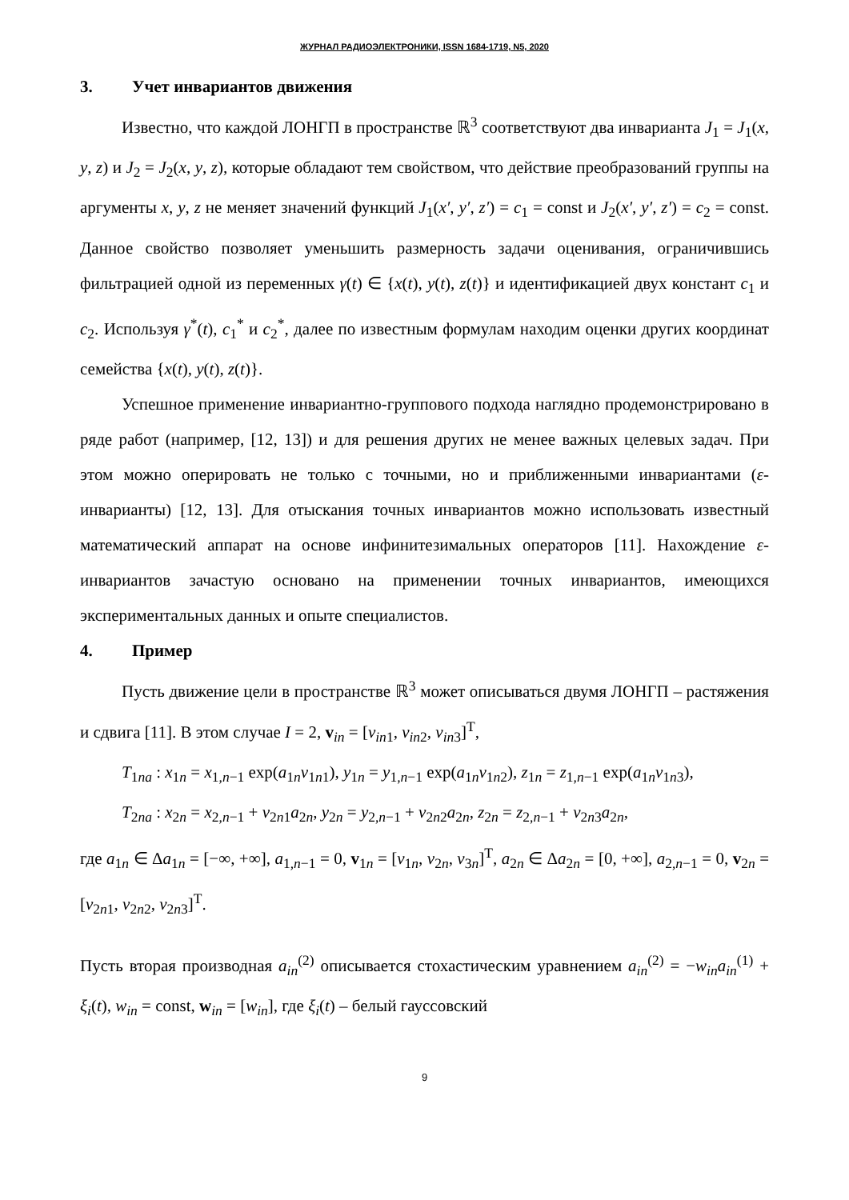ЖУРНАЛ РАДИОЭЛЕКТРОНИКИ, ISSN 1684-1719, N5, 2020
3. Учет инвариантов движения
Известно, что каждой ЛОНГП в пространстве ℝ<sup>3</sup> соответствуют два инварианта J<sub>1</sub> = J<sub>1</sub>(x, y, z) и J<sub>2</sub> = J<sub>2</sub>(x, y, z), которые обладают тем свойством, что действие преобразований группы на аргументы x, y, z не меняет значений функций J<sub>1</sub>(x′, y′, z′) = c<sub>1</sub> = const и J<sub>2</sub>(x′, y′, z′) = c<sub>2</sub> = const. Данное свойство позволяет уменьшить размерность задачи оценивания, ограничившись фильтрацией одной из переменных γ(t) ∈ {x(t), y(t), z(t)} и идентификацией двух констант c<sub>1</sub> и c<sub>2</sub>. Используя γ<sup>*</sup>(t), c<sub>1</sub><sup>*</sup> и c<sub>2</sub><sup>*</sup>, далее по известным формулам находим оценки других координат семейства {x(t), y(t), z(t)}.
Успешное применение инвариантно-группового подхода наглядно продемонстрировано в ряде работ (например, [12, 13]) и для решения других не менее важных целевых задач. При этом можно оперировать не только с точными, но и приближенными инвариантами (ε-инварианты) [12, 13]. Для отыскания точных инвариантов можно использовать известный математический аппарат на основе инфинитезимальных операторов [11]. Нахождение ε-инвариантов зачастую основано на применении точных инвариантов, имеющихся экспериментальных данных и опыте специалистов.
4. Пример
Пусть движение цели в пространстве ℝ<sup>3</sup> может описываться двумя ЛОНГП – растяжения и сдвига [11]. В этом случае I = 2, v<sub>in</sub> = [v<sub>in1</sub>, v<sub>in2</sub>, v<sub>in3</sub>]<sup>T</sup>,
T<sub>1na</sub> : x<sub>1n</sub> = x<sub>1,n−1</sub> exp(a<sub>1n</sub>v<sub>1n1</sub>), y<sub>1n</sub> = y<sub>1,n−1</sub> exp(a<sub>1n</sub>v<sub>1n2</sub>), z<sub>1n</sub> = z<sub>1,n−1</sub> exp(a<sub>1n</sub>v<sub>1n3</sub>),
T<sub>2na</sub> : x<sub>2n</sub> = x<sub>2,n−1</sub> + v<sub>2n1</sub>a<sub>2n</sub>, y<sub>2n</sub> = y<sub>2,n−1</sub> + v<sub>2n2</sub>a<sub>2n</sub>, z<sub>2n</sub> = z<sub>2,n−1</sub> + v<sub>2n3</sub>a<sub>2n</sub>,
где a<sub>1n</sub> ∈ Δa<sub>1n</sub> = [−∞, +∞], a<sub>1,n−1</sub> = 0, v<sub>1n</sub> = [v<sub>1n</sub>, v<sub>2n</sub>, v<sub>3n</sub>]<sup>T</sup>, a<sub>2n</sub> ∈ Δa<sub>2n</sub> = [0, +∞], a<sub>2,n−1</sub> = 0, v<sub>2n</sub> = [v<sub>2n1</sub>, v<sub>2n2</sub>, v<sub>2n3</sub>]<sup>T</sup>.
Пусть вторая производная a<sub>in</sub><sup>(2)</sup> описывается стохастическим уравнением a<sub>in</sub><sup>(2)</sup> = −w<sub>in</sub>a<sub>in</sub><sup>(1)</sup> + ξ<sub>i</sub>(t), w<sub>in</sub> = const, w<sub>in</sub> = [w<sub>in</sub>], где ξ<sub>i</sub>(t) – белый гауссовский
9